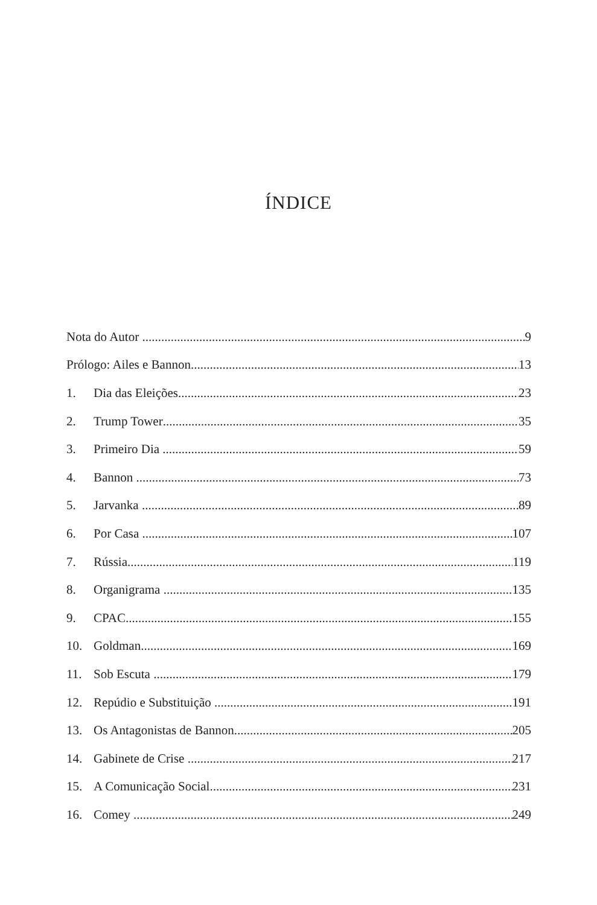ÍNDICE
Nota do Autor 9
Prólogo: Ailes e Bannon 13
1. Dia das Eleições 23
2. Trump Tower 35
3. Primeiro Dia 59
4. Bannon 73
5. Jarvanka 89
6. Por Casa 107
7. Rússia 119
8. Organigrama 135
9. CPAC 155
10. Goldman 169
11. Sob Escuta 179
12. Repúdio e Substituição 191
13. Os Antagonistas de Bannon 205
14. Gabinete de Crise 217
15. A Comunicação Social 231
16. Comey 249